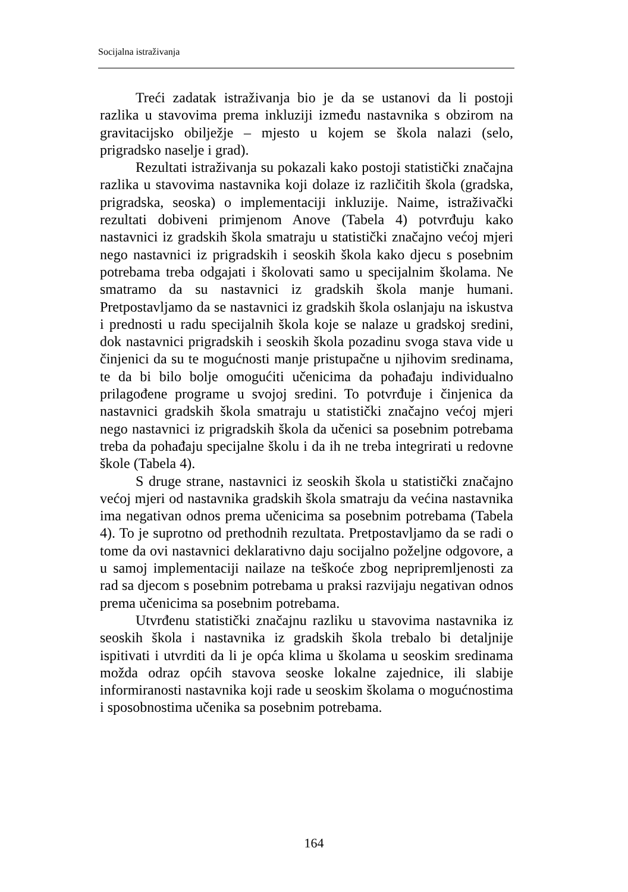Socijalna istraživanja
Treći zadatak istraživanja bio je da se ustanovi da li postoji razlika u stavovima prema inkluziji između nastavnika s obzirom na gravitacijsko obilježje – mjesto u kojem se škola nalazi (selo, prigradsko naselje i grad).
Rezultati istraživanja su pokazali kako postoji statistički značajna razlika u stavovima nastavnika koji dolaze iz različitih škola (gradska, prigradska, seoska) o implementaciji inkluzije. Naime, istraživački rezultati dobiveni primjenom Anove (Tabela 4) potvrđuju kako nastavnici iz gradskih škola smatraju u statistički značajno većoj mjeri nego nastavnici iz prigradskih i seoskih škola kako djecu s posebnim potrebama treba odgajati i školovati samo u specijalnim školama. Ne smatramo da su nastavnici iz gradskih škola manje humani. Pretpostavljamo da se nastavnici iz gradskih škola oslanjaju na iskustva i prednosti u radu specijalnih škola koje se nalaze u gradskoj sredini, dok nastavnici prigradskih i seoskih škola pozadinu svoga stava vide u činjenici da su te mogućnosti manje pristupačne u njihovim sredinama, te da bi bilo bolje omogućiti učenicima da pohađaju individualno prilagođene programe u svojoj sredini. To potvrđuje i činjenica da nastavnici gradskih škola smatraju u statistički značajno većoj mjeri nego nastavnici iz prigradskih škola da učenici sa posebnim potrebama treba da pohađaju specijalne školu i da ih ne treba integrirati u redovne škole (Tabela 4).
S druge strane, nastavnici iz seoskih škola u statistički značajno većoj mjeri od nastavnika gradskih škola smatraju da većina nastavnika ima negativan odnos prema učenicima sa posebnim potrebama (Tabela 4). To je suprotno od prethodnih rezultata. Pretpostavljamo da se radi o tome da ovi nastavnici deklarativno daju socijalno poželjne odgovore, a u samoj implementaciji nailaze na teškoće zbog nepripremljenosti za rad sa djecom s posebnim potrebama u praksi razvijaju negativan odnos prema učenicima sa posebnim potrebama.
Utvrđenu statistički značajnu razliku u stavovima nastavnika iz seoskih škola i nastavnika iz gradskih škola trebalo bi detaljnije ispitivati i utvrditi da li je opća klima u školama u seoskim sredinama možda odraz općih stavova seoske lokalne zajednice, ili slabije informiranosti nastavnika koji rade u seoskim školama o mogućnostima i sposobnostima učenika sa posebnim potrebama.
164